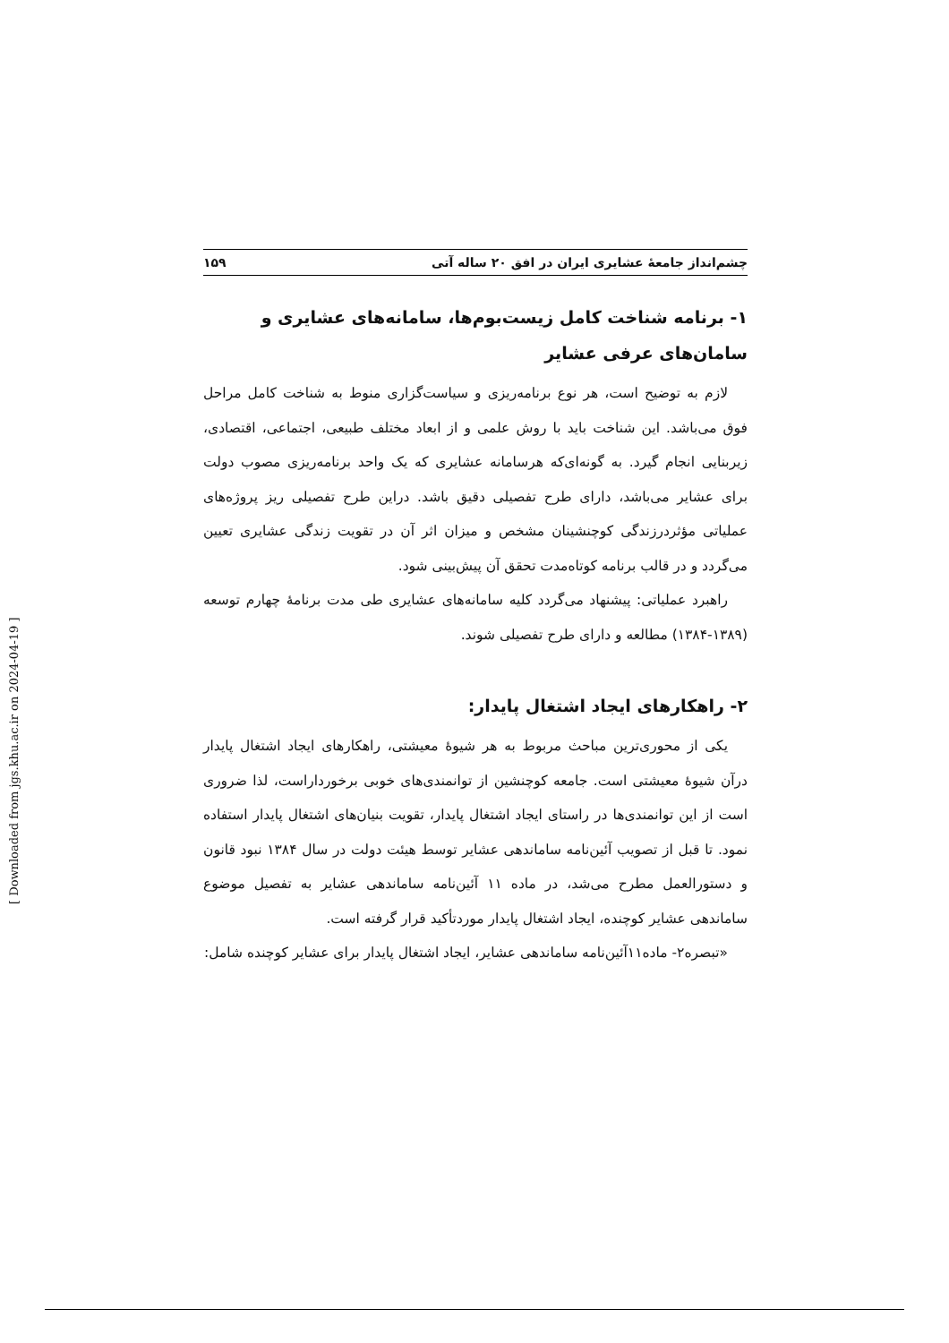چشم‌انداز جامعهٔ عشایری ایران در افق ۲۰ ساله آتی ۱۵۹
۱- برنامه شناخت کامل زیست‌بوم‌ها، سامانه‌های عشایری و سامان‌های عرفی عشایر
لازم به توضیح است، هر نوع برنامه‌ریزی و سیاست‌گزاری منوط به شناخت کامل مراحل فوق می‌باشد. این شناخت باید با روش علمی و از ابعاد مختلف طبیعی، اجتماعی، اقتصادی، زیربنایی انجام گیرد. به گونه‌ای‌که هرسامانه عشایری که یک واحد برنامه‌ریزی مصوب دولت برای عشایر می‌باشد، دارای طرح تفصیلی دقیق باشد. دراین طرح تفصیلی ریز پروژه‌های عملیاتی مؤثردرزندگی کوچنشینان مشخص و میزان اثر آن در تقویت زندگی عشایری تعیین می‌گردد و در قالب برنامه کوتاه‌مدت تحقق آن پیش‌بینی شود.
راهبرد عملیاتی: پیشنهاد می‌گردد کلیه سامانه‌های عشایری طی مدت برنامهٔ چهارم توسعه (۱۳۸۹-۱۳۸۴) مطالعه و دارای طرح تفصیلی شوند.
۲- راهکارهای ایجاد اشتغال پایدار:
یکی از محوری‌ترین مباحث مربوط به هر شیوهٔ معیشتی، راهکارهای ایجاد اشتغال پایدار درآن شیوهٔ معیشتی است. جامعه کوچنشین از توانمندی‌های خوبی برخورداراست، لذا ضروری است از این توانمندی‌ها در راستای ایجاد اشتغال پایدار، تقویت بنیان‌های اشتغال پایدار استفاده نمود. تا قبل از تصویب آئین‌نامه ساماندهی عشایر توسط هیئت دولت در سال ۱۳۸۴ نبود قانون و دستورالعمل مطرح می‌شد، در ماده ۱۱ آئین‌نامه ساماندهی عشایر به تفصیل موضوع ساماندهی عشایر کوچنده، ایجاد اشتغال پایدار موردتأکید قرار گرفته است.
«تبصره۲- ماده۱۱آئین‌نامه ساماندهی عشایر، ایجاد اشتغال پایدار برای عشایر کوچنده شامل:
[ Downloaded from jgs.khu.ac.ir on 2024-04-19 ]